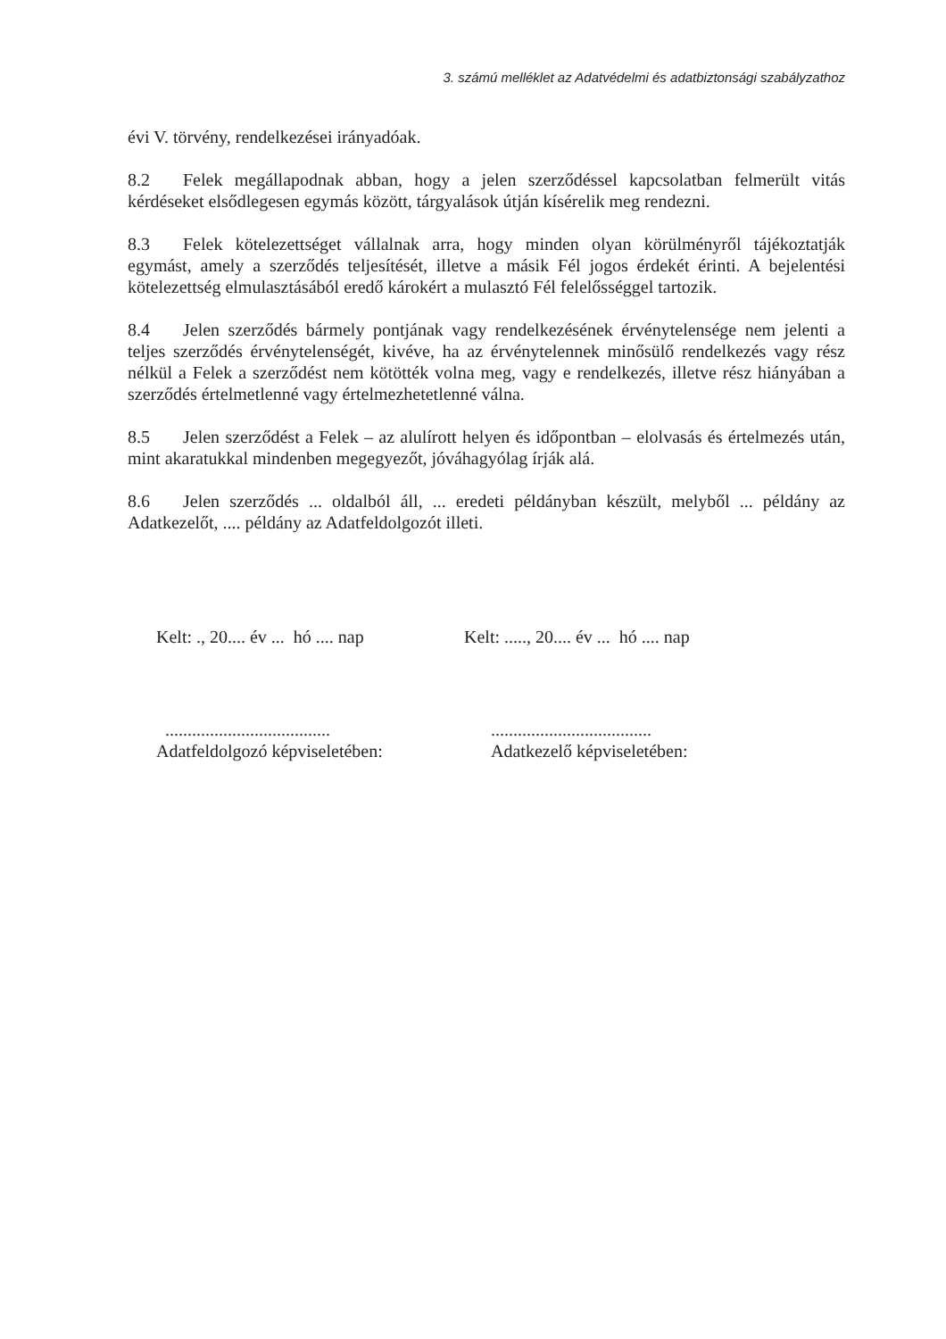3. számú melléklet az Adatvédelmi és adatbiztonsági szabályzathoz
évi V. törvény, rendelkezései irányadóak.
8.2 Felek megállapodnak abban, hogy a jelen szerződéssel kapcsolatban felmerült vitás kérdéseket elsődlegesen egymás között, tárgyalások útján kísérelik meg rendezni.
8.3 Felek kötelezettséget vállalnak arra, hogy minden olyan körülményről tájékoztatják egymást, amely a szerződés teljesítését, illetve a másik Fél jogos érdekét érinti. A bejelentési kötelezettség elmulasztásából eredő károkért a mulasztó Fél felelősséggel tartozik.
8.4 Jelen szerződés bármely pontjának vagy rendelkezésének érvénytelensége nem jelenti a teljes szerződés érvénytelenségét, kivéve, ha az érvénytelennek minősülő rendelkezés vagy rész nélkül a Felek a szerződést nem kötötték volna meg, vagy e rendelkezés, illetve rész hiányában a szerződés értelmetlenné vagy értelmezhetetlenné válna.
8.5 Jelen szerződést a Felek – az alulírott helyen és időpontban – elolvasás és értelmezés után, mint akaratukkal mindenben megegyezőt, jóváhagyólag írják alá.
8.6 Jelen szerződés ... oldalból áll, ... eredeti példányban készült, melyből ... példány az Adatkezelőt, .... példány az Adatfeldolgozót illeti.
Kelt: ., 20.... év ... hó .... nap
Kelt: ....., 20.... év ... hó .... nap
.....................................
Adatfeldolgozó képviseletében:
....................................
Adatkezelő képviseletében: